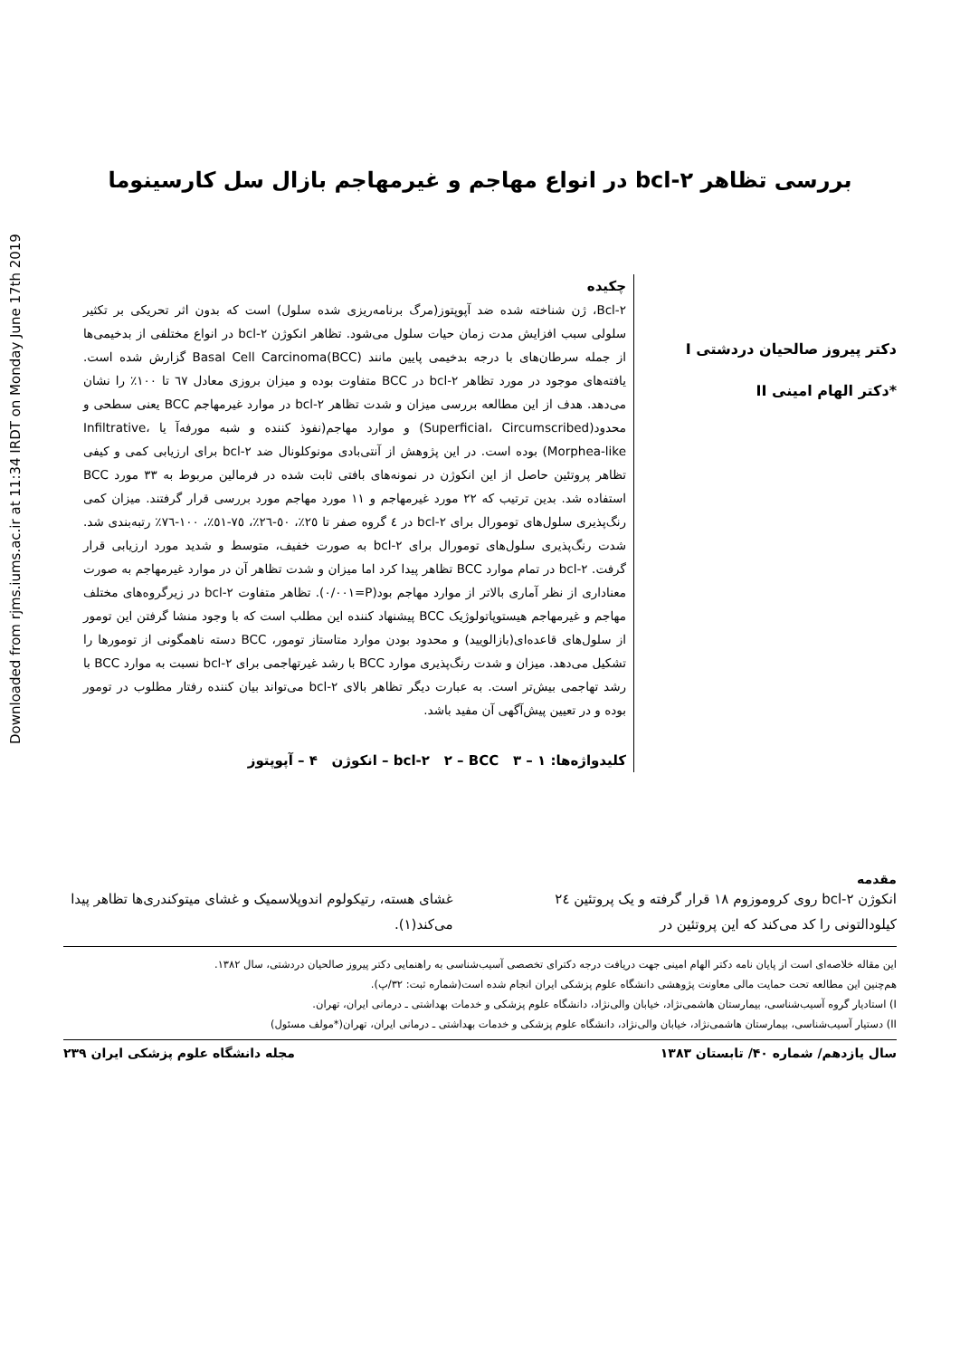Downloaded from rjms.iums.ac.ir at 11:34 IRDT on Monday June 17th 2019
بررسی تظاهر bcl-۲ در انواع مهاجم و غیرمهاجم بازال سل کارسینوما
دکتر پیروز صالحیان دردشتی I
*دکتر الهام امینی II
چکیده
Bcl-۲، ژن شناخته شده ضد آپوپتوز(مرگ برنامه‌ریزی شده سلول) است که بدون اثر تحریکی بر تکثیر سلولی سبب افزایش مدت زمان حیات سلول می‌شود. تظاهر انکوژن bcl-۲ در انواع مختلفی از بدخیمی‌ها از جمله سرطان‌های با درجه بدخیمی پایین مانند Basal Cell Carcinoma(BCC) گزارش شده است. یافته‌های موجود در مورد تظاهر bcl-۲ در BCC متفاوت بوده و میزان بروزی معادل ٦٧ تا ١٠٠٪ را نشان می‌دهد. هدف از این مطالعه بررسی میزان و شدت تظاهر bcl-۲ در موارد غیرمهاجم BCC یعنی سطحی و محدود(Superficial، Circumscribed) و موارد مهاجم(نفوذ کننده و شبه مورفه‌آ یا Infiltrative، Morphea-like) بوده است. در این پژوهش از آنتی‌بادی مونوکلونال ضد bcl-۲ برای ارزیابی کمی و کیفی تظاهر پروتئین حاصل از این انکوژن در نمونه‌های بافتی ثابت شده در فرمالین مربوط به ٣٣ مورد BCC استفاده شد. بدین ترتیب که ٢٢ مورد غیرمهاجم و ١١ مورد مهاجم مورد بررسی قرار گرفتند. میزان کمی رنگ‌پذیری سلول‌های تومورال برای bcl-۲ در ٤ گروه صفر تا ٢٥٪، ٥٠-٢٦٪، ٧٥-٥١٪، ١٠٠-٧٦٪ رتبه‌بندی شد. شدت رنگ‌پذیری سلول‌های تومورال برای bcl-۲ به صورت خفیف، متوسط و شدید مورد ارزیابی قرار گرفت. bcl-۲ در تمام موارد BCC تظاهر پیدا کرد اما میزان و شدت تظاهر آن در موارد غیرمهاجم به صورت معناداری از نظر آماری بالاتر از موارد مهاجم بود(P=٠/٠٠١). تظاهر متفاوت bcl-۲ در زیرگروه‌های مختلف مهاجم و غیرمهاجم هیستوپاتولوژیک BCC پیشنهاد کننده این مطلب است که با وجود منشا گرفتن این تومور از سلول‌های قاعده‌ای(بازالویید) و محدود بودن موارد متاستاز تومور، BCC دسته ناهمگونی از تومورها را تشکیل می‌دهد. میزان و شدت رنگ‌پذیری موارد BCC با رشد غیرتهاجمی برای bcl-۲ نسبت به موارد BCC با رشد تهاجمی بیش‌تر است. به عبارت دیگر تظاهر بالای bcl-۲ می‌تواند بیان کننده رفتار مطلوب در تومور بوده و در تعیین پیش‌آگهی آن مفید باشد.
کلیدواژه‌ها: ۱ – bcl-۲ ۲ – BCC ۳ – انکوژن ۴ – آپوپتوز
مقدمه
انکوژن bcl-۲ روی کروموزوم ۱۸ قرار گرفته و یک پروتئین ٢٤ کیلودالتونی را کد می‌کند که این پروتئین در
غشای هسته، رتیکولوم اندوپلاسمیک و غشای میتوکندری‌ها تظاهر پیدا می‌کند(۱).
این مقاله خلاصه‌ای است از پایان نامه دکتر الهام امینی جهت دریافت درجه دکترای تخصصی آسیب‌شناسی به راهنمایی دکتر پیروز صالحیان دردشتی، سال ۱۳۸۲.
هم‌چنین این مطالعه تحت حمایت مالی معاونت پژوهشی دانشگاه علوم پزشکی ایران انجام شده است(شماره ثبت: ۳۲/پ).
I) استادیار گروه آسیب‌شناسی، بیمارستان هاشمی‌نژاد، خیابان والی‌نژاد، دانشگاه علوم پزشکی و خدمات بهداشتی ـ درمانی ایران، تهران.
II) دستیار آسیب‌شناسی، بیمارستان هاشمی‌نژاد، خیابان والی‌نژاد، دانشگاه علوم پزشکی و خدمات بهداشتی ـ درمانی ایران، تهران(*مولف مسئول)
سال یازدهم/ شماره ۴۰/ تابستان ۱۳۸۳ مجله دانشگاه علوم پزشکی ایران ۲۳۹